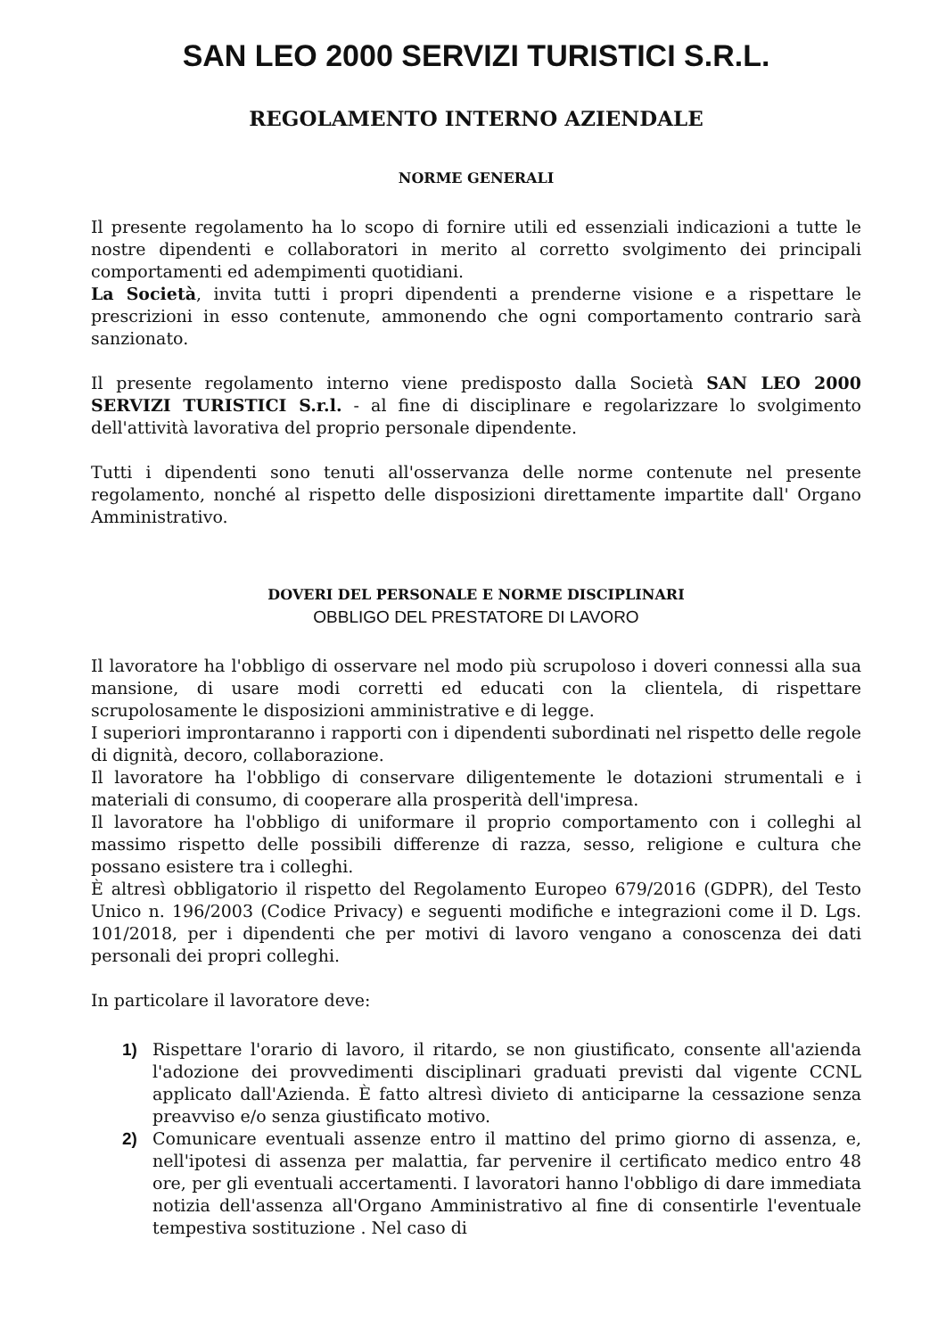SAN LEO 2000 SERVIZI TURISTICI S.R.L.
REGOLAMENTO INTERNO AZIENDALE
NORME GENERALI
Il presente regolamento ha lo scopo di fornire utili ed essenziali indicazioni a tutte le nostre dipendenti e collaboratori in merito al corretto svolgimento dei principali comportamenti ed adempimenti quotidiani.
La Società, invita tutti i propri dipendenti a prenderne visione e a rispettare le prescrizioni in esso contenute, ammonendo che ogni comportamento contrario sarà sanzionato.
Il presente regolamento interno viene predisposto dalla Società SAN LEO 2000 SERVIZI TURISTICI S.r.l. - al fine di disciplinare e regolarizzare lo svolgimento dell'attività lavorativa del proprio personale dipendente.
Tutti i dipendenti sono tenuti all'osservanza delle norme contenute nel presente regolamento, nonché al rispetto delle disposizioni direttamente impartite dall' Organo Amministrativo.
DOVERI DEL PERSONALE E NORME DISCIPLINARI
OBBLIGO DEL PRESTATORE DI LAVORO
Il lavoratore ha l'obbligo di osservare nel modo più scrupoloso i doveri connessi alla sua mansione, di usare modi corretti ed educati con la clientela, di rispettare scrupolosamente le disposizioni amministrative e di legge.
I superiori improntaranno i rapporti con i dipendenti subordinati nel rispetto delle regole di dignità, decoro, collaborazione.
Il lavoratore ha l'obbligo di conservare diligentemente le dotazioni strumentali e i materiali di consumo, di cooperare alla prosperità dell'impresa.
Il lavoratore ha l'obbligo di uniformare il proprio comportamento con i colleghi al massimo rispetto delle possibili differenze di razza, sesso, religione e cultura che possano esistere tra i colleghi.
È altresì obbligatorio il rispetto del Regolamento Europeo 679/2016 (GDPR), del Testo Unico n. 196/2003 (Codice Privacy) e seguenti modifiche e integrazioni come il D. Lgs. 101/2018, per i dipendenti che per motivi di lavoro vengano a conoscenza dei dati personali dei propri colleghi.
In particolare il lavoratore deve:
1) Rispettare l'orario di lavoro, il ritardo, se non giustificato, consente all'azienda l'adozione dei provvedimenti disciplinari graduati previsti dal vigente CCNL applicato dall'Azienda. È fatto altresì divieto di anticiparne la cessazione senza preavviso e/o senza giustificato motivo.
2) Comunicare eventuali assenze entro il mattino del primo giorno di assenza, e, nell'ipotesi di assenza per malattia, far pervenire il certificato medico entro 48 ore, per gli eventuali accertamenti. I lavoratori hanno l'obbligo di dare immediata notizia dell'assenza all'Organo Amministrativo al fine di consentirle l'eventuale tempestiva sostituzione . Nel caso di